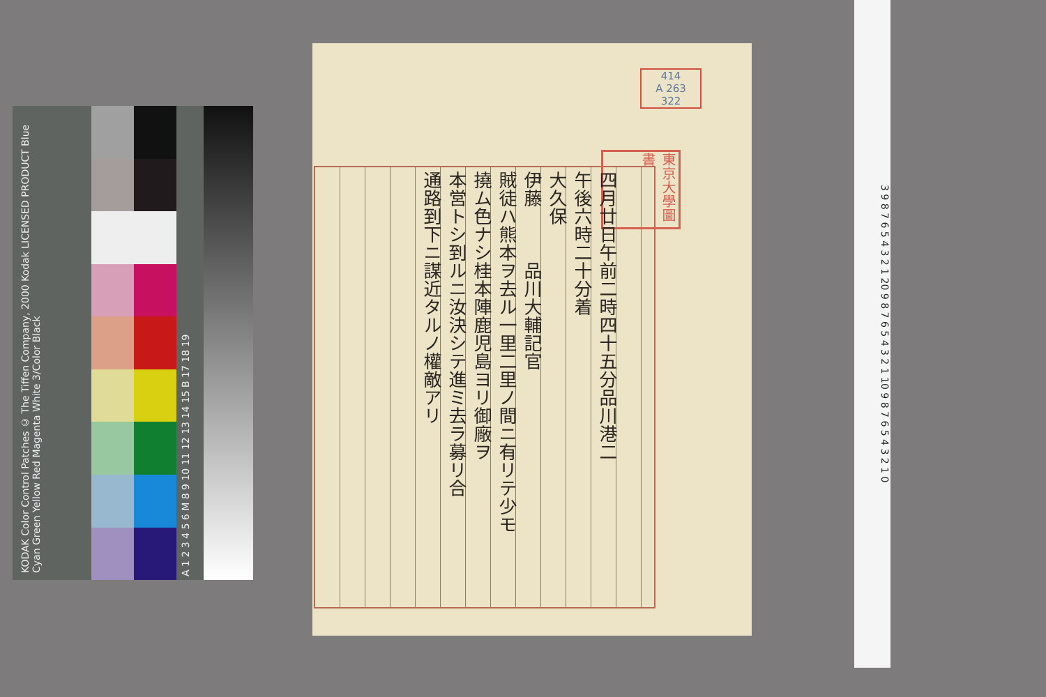KODAK Color Control Patches © The Tiffen Company, 2000 Kodak LICENSED PRODUCT Blue Cyan Green Yellow Red Magenta White 3/Color Black
A 1 2 3 4 5 6 M 8 9 10 11 12 13 14 15 B 17 18 19
414
A 263
322
東京大學圖書
四月廿日午前二時四十五分品川港二
午後六時二十分着
大久保
伊藤　　　品川大輔記官
賊徒ハ熊本ヲ去ル一里二里ノ間ニ有リテ少モ
撓ム色ナシ桂本陣鹿児島ヨリ御廠ヲ
本営トシ到ルニ汝決シテ進ミ去ラ募リ合
通路到下ニ謀近タルノ權敵アリ
3 9 8 7 6 5 4 3 2 1 20 9 8 7 6 5 4 3 2 1 10 9 8 7 6 5 4 3 2 1 0